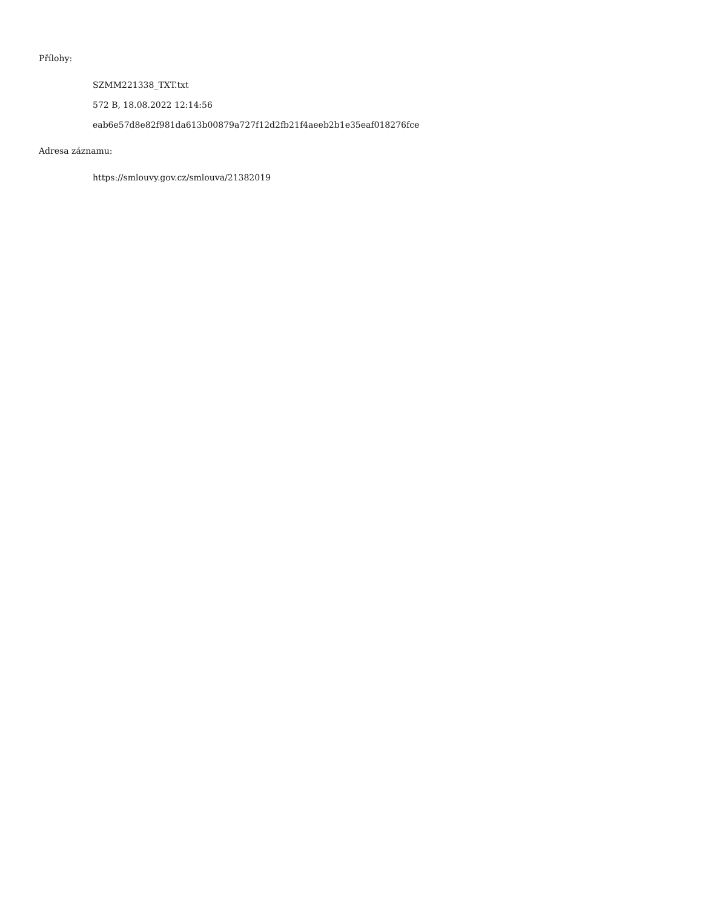Přílohy:
SZMM221338_TXT.txt
572 B, 18.08.2022 12:14:56
eab6e57d8e82f981da613b00879a727f12d2fb21f4aeeb2b1e35eaf018276fce
Adresa záznamu:
https://smlouvy.gov.cz/smlouva/21382019